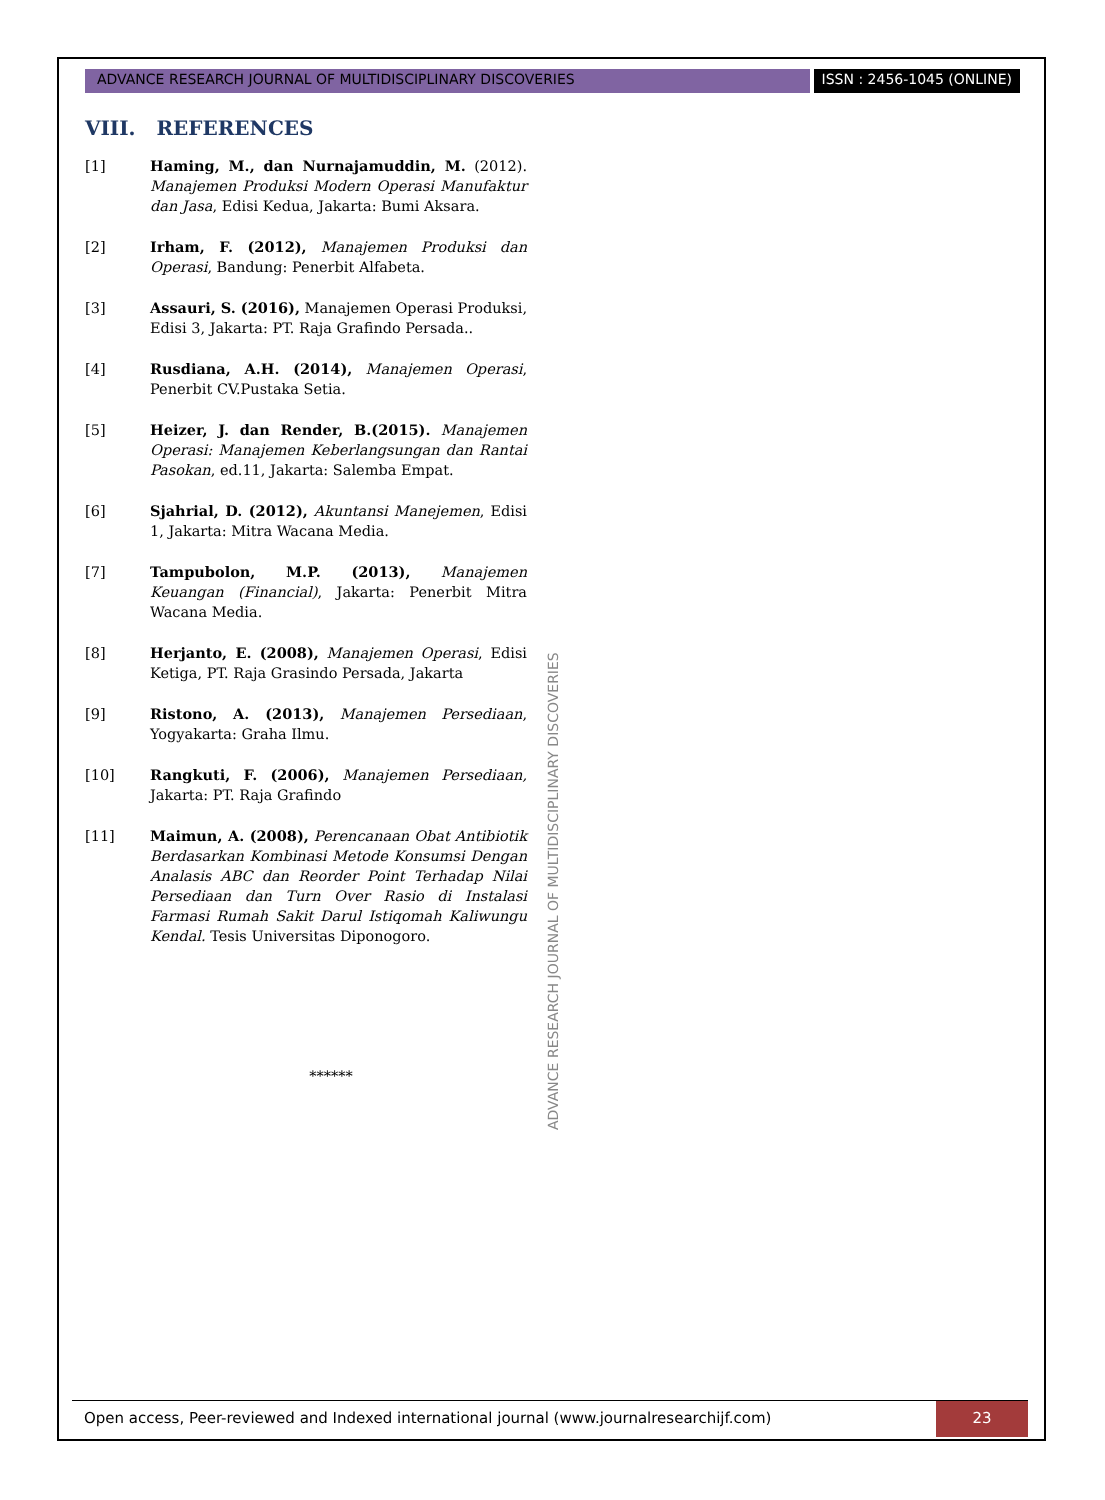ADVANCE RESEARCH JOURNAL OF MULTIDISCIPLINARY DISCOVERIES
ISSN : 2456-1045 (ONLINE)
VIII. REFERENCES
[1] Haming, M., dan Nurnajamuddin, M. (2012). Manajemen Produksi Modern Operasi Manufaktur dan Jasa, Edisi Kedua, Jakarta: Bumi Aksara.
[2] Irham, F. (2012), Manajemen Produksi dan Operasi, Bandung: Penerbit Alfabeta.
[3] Assauri, S. (2016), Manajemen Operasi Produksi, Edisi 3, Jakarta: PT. Raja Grafindo Persada..
[4] Rusdiana, A.H. (2014), Manajemen Operasi, Penerbit CV.Pustaka Setia.
[5] Heizer, J. dan Render, B.(2015). Manajemen Operasi: Manajemen Keberlangsungan dan Rantai Pasokan, ed.11, Jakarta: Salemba Empat.
[6] Sjahrial, D. (2012), Akuntansi Manejemen, Edisi 1, Jakarta: Mitra Wacana Media.
[7] Tampubolon, M.P. (2013), Manajemen Keuangan (Financial), Jakarta: Penerbit Mitra Wacana Media.
[8] Herjanto, E. (2008), Manajemen Operasi, Edisi Ketiga, PT. Raja Grasindo Persada, Jakarta
[9] Ristono, A. (2013), Manajemen Persediaan, Yogyakarta: Graha Ilmu.
[10] Rangkuti, F. (2006), Manajemen Persediaan, Jakarta: PT. Raja Grafindo
[11] Maimun, A. (2008), Perencanaan Obat Antibiotik Berdasarkan Kombinasi Metode Konsumsi Dengan Analasis ABC dan Reorder Point Terhadap Nilai Persediaan dan Turn Over Rasio di Instalasi Farmasi Rumah Sakit Darul Istiqomah Kaliwungu Kendal. Tesis Universitas Diponogoro.
******
ADVANCE RESEARCH JOURNAL OF MULTIDISCIPLINARY DISCOVERIES
Open access, Peer-reviewed and Indexed international journal (www.journalresearchijf.com)
23